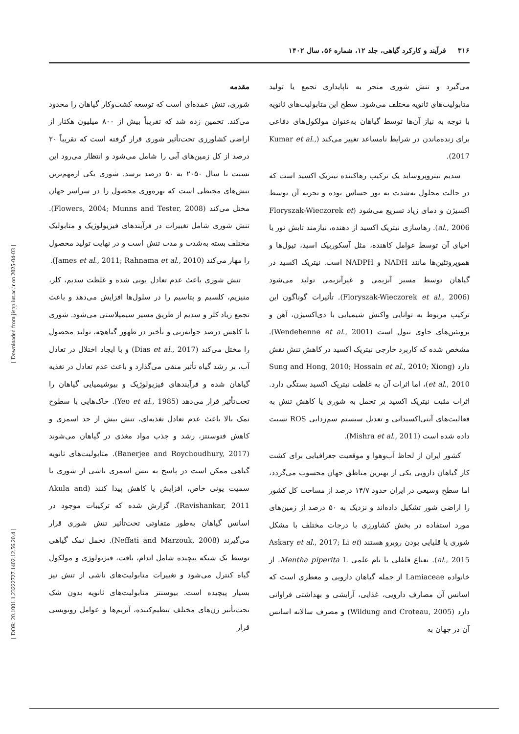۳۱۶ فرآیند و کارکرد گیاهی، جلد ۱۲، شماره ۵۶، سال ۱۴۰۲
مقدمه
شوری، تنش عمده‌ای است که توسعه کشت‌وکار گیاهان را محدود می‌کند. تخمین زده شد که تقریباً بیش از ۸۰۰ میلیون هکتار از اراضی کشاورزی تحت‌تأثیر شوری قرار گرفته است که تقریباً ۲۰ درصد از کل زمین‌های آبی را شامل می‌شود و انتظار می‌رود این نسبت تا سال ۲۰۵۰ به ۵۰ درصد برسد. شوری یکی ازمهم‌ترین تنش‌های محیطی است که بهره‌وری محصول را در سراسر جهان مختل می‌کند (Flowers, 2004; Munns and Tester, 2008). تنش شوری شامل تغییرات در فرآیندهای فیزیولوژیک و متابولیک مختلف بسته به‌شدت و مدت تنش است و در نهایت تولید محصول را مهار می‌کند (James et al., 2011; Rahnama et al., 2010).
تنش شوری باعث عدم تعادل یونی شده و غلظت سدیم، کلر، منیزیم، کلسیم و پتاسیم را در سلول‌ها افزایش می‌دهد و باعث تجمع زیاد کلر و سدیم از طریق مسیر سیمپلاستی می‌شود. شوری با کاهش درصد جوانه‌زنی و تأخیر در ظهور گیاهچه، تولید محصول را مختل می‌کند (Dias et al., 2017) و با ایجاد اختلال در تعادل آب، بر رشد گیاه تأثیر منفی می‌گذارد و باعث عدم تعادل در تغذیه گیاهان شده و فرآیندهای فیزیولوژیک و بیوشیمیایی گیاهان را تحت‌تأثیر قرار می‌دهد (Yeo et al., 1985). خاک‌هایی با سطوح نمک بالا باعث عدم تعادل تغذیه‌ای، تنش بیش از حد اسمزی و کاهش فتوسنتز، رشد و جذب مواد مغذی در گیاهان می‌شوند (Banerjee and Roychoudhury, 2017). متابولیت‌های ثانویه گیاهی ممکن است در پاسخ به تنش اسمزی ناشی از شوری یا سمیت یونی خاص، افزایش یا کاهش پیدا کنند (Akula and Ravishankar, 2011). گزارش شده که ترکیبات موجود در اسانس گیاهان به‌طور متفاوتی تحت‌تأثیر تنش شوری قرار می‌گیرند (Neffati and Marzouk, 2008). تحمل نمک گیاهی توسط یک شبکه پیچیده شامل اندام، بافت، فیزیولوژی و مولکول گیاه کنترل می‌شود و تغییرات متابولیت‌های ناشی از تنش نیز بسیار پیچیده است. بیوسنتز متابولیت‌های ثانویه بدون شک تحت‌تأثیر ژن‌های مختلف تنظیم‌کننده، آنزیم‌ها و عوامل رونویسی قرار
می‌گیرد و تنش شوری منجر به ناپایداری تجمع یا تولید متابولیت‌های ثانویه مختلف می‌شود. سطح این متابولیت‌های ثانویه با توجه به نیاز آن‌ها توسط گیاهان به‌عنوان مولکول‌های دفاعی برای زنده‌ماندن در شرایط نامساعد تغییر می‌کند (Kumar et al., 2017).
سدیم نیتروپروساید یک ترکیب رهاکننده نیتریک اکسید است که در حالت محلول به‌شدت به نور حساس بوده و تجزیه آن توسط اکسیژن و دمای زیاد تسریع می‌شود (Floryszak-Wieczorek et al., 2006). رهاسازی نیتریک اکسید از دهنده، نیازمند تابش نور یا احیای آن توسط عوامل کاهنده، مثل آسکوربیک اسید، تیول‌ها و هموپروتئین‌ها مانند NADH و NADPH است. نیتریک اکسید در گیاهان توسط مسیر آنزیمی و غیرآنزیمی تولید می‌شود (Floryszak-Wieczorek et al., 2006). تأثیرات گوناگون این ترکیب مربوط به توانایی واکنش شیمیایی با دی‌اکسیژن، آهن و پروتئین‌های حاوی تیول است (Wendehenne et al., 2001). مشخص شده که کاربرد خارجی نیتریک اکسید در کاهش تنش نقش دارد (Sung and Hong, 2010; Hossain et al., 2010; Xiong et al., 2010)، اما اثرات آن به غلظت نیتریک اکسید بستگی دارد. اثرات مثبت نیتریک اکسید بر تحمل به شوری یا کاهش تنش به فعالیت‌های آنتی‌اکسیدانی و تعدیل سیستم سم‌زدایی ROS نسبت داده شده است (Mishra et al., 2011).
کشور ایران از لحاظ آب‌وهوا و موقعیت جغرافیایی برای کشت کار گیاهان دارویی یکی از بهترین مناطق جهان محسوب می‌گردد، اما سطح وسیعی در ایران حدود ۱۴/۷ درصد از مساحت کل کشور را اراضی شور تشکیل داده‌اند و نزدیک به ۵۰ درصد از زمین‌های مورد استفاده در بخش کشاورزی با درجات مختلف با مشکل شوری یا قلیایی بودن روبرو هستند (Askary et al., 2017; Li et al., 2015). نعناع فلفلی با نام علمی Mentha piperita L. از خانواده Lamiaceae از جمله گیاهان دارویی و معطری است که اسانس آن مصارف دارویی، غذایی، آرایشی و بهداشتی فراوانی دارد (Wildung and Croteau, 2005) و مصرف سالانه اسانس آن در جهان به
[ Downloaded from jispp.iut.ac.ir on 2025-04-03 ]
[ DOR: 20.1001.1.23222727.1402.12.56.20.4 ]